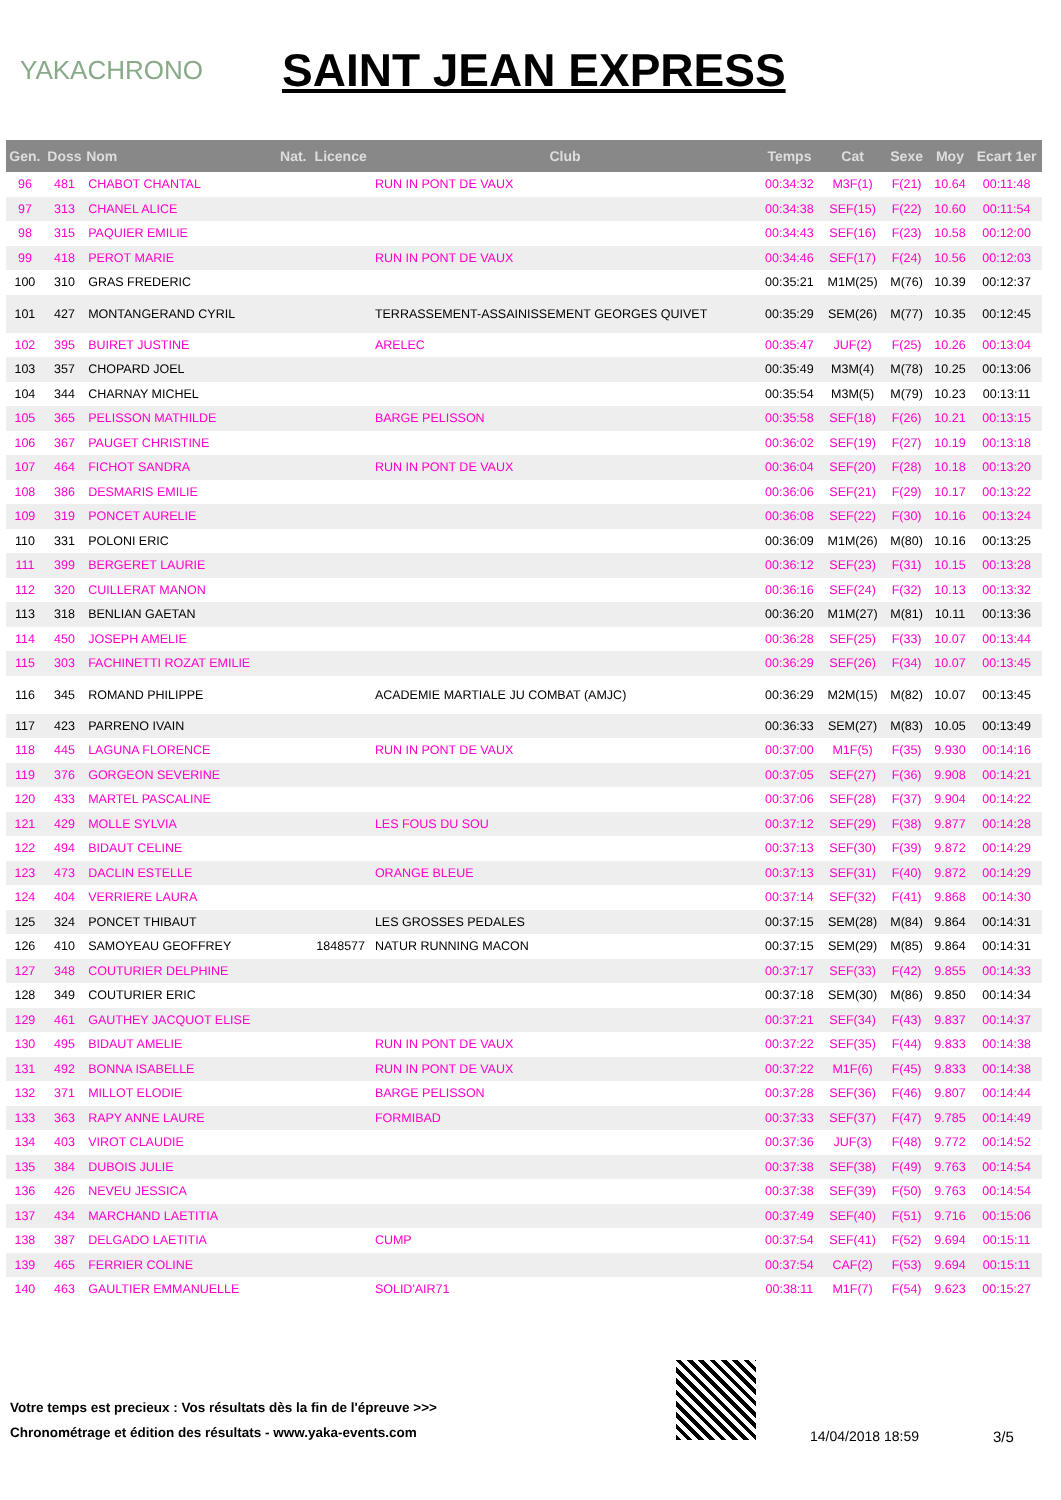YAKACHRONO
SAINT JEAN EXPRESS
| Gen. | Doss | Nom | Nat. | Licence | Club | Temps | Cat | Sexe | Moy | Ecart 1er |
| --- | --- | --- | --- | --- | --- | --- | --- | --- | --- | --- |
| 96 | 481 | CHABOT CHANTAL | | | RUN IN PONT DE VAUX | 00:34:32 | M3F(1) | F(21) | 10.64 | 00:11:48 |
| 97 | 313 | CHANEL ALICE | | | | 00:34:38 | SEF(15) | F(22) | 10.60 | 00:11:54 |
| 98 | 315 | PAQUIER EMILIE | | | | 00:34:43 | SEF(16) | F(23) | 10.58 | 00:12:00 |
| 99 | 418 | PEROT MARIE | | | RUN IN PONT DE VAUX | 00:34:46 | SEF(17) | F(24) | 10.56 | 00:12:03 |
| 100 | 310 | GRAS FREDERIC | | | | 00:35:21 | M1M(25) | M(76) | 10.39 | 00:12:37 |
| 101 | 427 | MONTANGERAND CYRIL | | | TERRASSEMENT-ASSAINISSEMENT GEORGES QUIVET | 00:35:29 | SEM(26) | M(77) | 10.35 | 00:12:45 |
| 102 | 395 | BUIRET JUSTINE | | | ARELEC | 00:35:47 | JUF(2) | F(25) | 10.26 | 00:13:04 |
| 103 | 357 | CHOPARD JOEL | | | | 00:35:49 | M3M(4) | M(78) | 10.25 | 00:13:06 |
| 104 | 344 | CHARNAY MICHEL | | | | 00:35:54 | M3M(5) | M(79) | 10.23 | 00:13:11 |
| 105 | 365 | PELISSON MATHILDE | | | BARGE PELISSON | 00:35:58 | SEF(18) | F(26) | 10.21 | 00:13:15 |
| 106 | 367 | PAUGET CHRISTINE | | | | 00:36:02 | SEF(19) | F(27) | 10.19 | 00:13:18 |
| 107 | 464 | FICHOT SANDRA | | | RUN IN PONT DE VAUX | 00:36:04 | SEF(20) | F(28) | 10.18 | 00:13:20 |
| 108 | 386 | DESMARIS EMILIE | | | | 00:36:06 | SEF(21) | F(29) | 10.17 | 00:13:22 |
| 109 | 319 | PONCET AURELIE | | | | 00:36:08 | SEF(22) | F(30) | 10.16 | 00:13:24 |
| 110 | 331 | POLONI ERIC | | | | 00:36:09 | M1M(26) | M(80) | 10.16 | 00:13:25 |
| 111 | 399 | BERGERET LAURIE | | | | 00:36:12 | SEF(23) | F(31) | 10.15 | 00:13:28 |
| 112 | 320 | CUILLERAT MANON | | | | 00:36:16 | SEF(24) | F(32) | 10.13 | 00:13:32 |
| 113 | 318 | BENLIAN GAETAN | | | | 00:36:20 | M1M(27) | M(81) | 10.11 | 00:13:36 |
| 114 | 450 | JOSEPH AMELIE | | | | 00:36:28 | SEF(25) | F(33) | 10.07 | 00:13:44 |
| 115 | 303 | FACHINETTI ROZAT EMILIE | | | | 00:36:29 | SEF(26) | F(34) | 10.07 | 00:13:45 |
| 116 | 345 | ROMAND PHILIPPE | | | ACADEMIE MARTIALE JU COMBAT (AMJC) | 00:36:29 | M2M(15) | M(82) | 10.07 | 00:13:45 |
| 117 | 423 | PARRENO IVAIN | | | | 00:36:33 | SEM(27) | M(83) | 10.05 | 00:13:49 |
| 118 | 445 | LAGUNA FLORENCE | | | RUN IN PONT DE VAUX | 00:37:00 | M1F(5) | F(35) | 9.930 | 00:14:16 |
| 119 | 376 | GORGEON SEVERINE | | | | 00:37:05 | SEF(27) | F(36) | 9.908 | 00:14:21 |
| 120 | 433 | MARTEL PASCALINE | | | | 00:37:06 | SEF(28) | F(37) | 9.904 | 00:14:22 |
| 121 | 429 | MOLLE SYLVIA | | | LES FOUS DU SOU | 00:37:12 | SEF(29) | F(38) | 9.877 | 00:14:28 |
| 122 | 494 | BIDAUT CELINE | | | | 00:37:13 | SEF(30) | F(39) | 9.872 | 00:14:29 |
| 123 | 473 | DACLIN ESTELLE | | | ORANGE BLEUE | 00:37:13 | SEF(31) | F(40) | 9.872 | 00:14:29 |
| 124 | 404 | VERRIERE LAURA | | | | 00:37:14 | SEF(32) | F(41) | 9.868 | 00:14:30 |
| 125 | 324 | PONCET THIBAUT | | | LES GROSSES PEDALES | 00:37:15 | SEM(28) | M(84) | 9.864 | 00:14:31 |
| 126 | 410 | SAMOYEAU GEOFFREY | | 1848577 | NATUR RUNNING MACON | 00:37:15 | SEM(29) | M(85) | 9.864 | 00:14:31 |
| 127 | 348 | COUTURIER DELPHINE | | | | 00:37:17 | SEF(33) | F(42) | 9.855 | 00:14:33 |
| 128 | 349 | COUTURIER ERIC | | | | 00:37:18 | SEM(30) | M(86) | 9.850 | 00:14:34 |
| 129 | 461 | GAUTHEY JACQUOT ELISE | | | | 00:37:21 | SEF(34) | F(43) | 9.837 | 00:14:37 |
| 130 | 495 | BIDAUT AMELIE | | | RUN IN PONT DE VAUX | 00:37:22 | SEF(35) | F(44) | 9.833 | 00:14:38 |
| 131 | 492 | BONNA ISABELLE | | | RUN IN PONT DE VAUX | 00:37:22 | M1F(6) | F(45) | 9.833 | 00:14:38 |
| 132 | 371 | MILLOT ELODIE | | | BARGE PELISSON | 00:37:28 | SEF(36) | F(46) | 9.807 | 00:14:44 |
| 133 | 363 | RAPY ANNE LAURE | | | FORMIBAD | 00:37:33 | SEF(37) | F(47) | 9.785 | 00:14:49 |
| 134 | 403 | VIROT CLAUDIE | | | | 00:37:36 | JUF(3) | F(48) | 9.772 | 00:14:52 |
| 135 | 384 | DUBOIS JULIE | | | | 00:37:38 | SEF(38) | F(49) | 9.763 | 00:14:54 |
| 136 | 426 | NEVEU JESSICA | | | | 00:37:38 | SEF(39) | F(50) | 9.763 | 00:14:54 |
| 137 | 434 | MARCHAND LAETITIA | | | | 00:37:49 | SEF(40) | F(51) | 9.716 | 00:15:06 |
| 138 | 387 | DELGADO LAETITIA | | | CUMP | 00:37:54 | SEF(41) | F(52) | 9.694 | 00:15:11 |
| 139 | 465 | FERRIER COLINE | | | | 00:37:54 | CAF(2) | F(53) | 9.694 | 00:15:11 |
| 140 | 463 | GAULTIER EMMANUELLE | | | SOLID'AIR71 | 00:38:11 | M1F(7) | F(54) | 9.623 | 00:15:27 |
Votre temps est precieux : Vos résultats dès la fin de l'épreuve >>>
Chronométrage et édition des résultats - www.yaka-events.com
14/04/2018 18:59 3/5